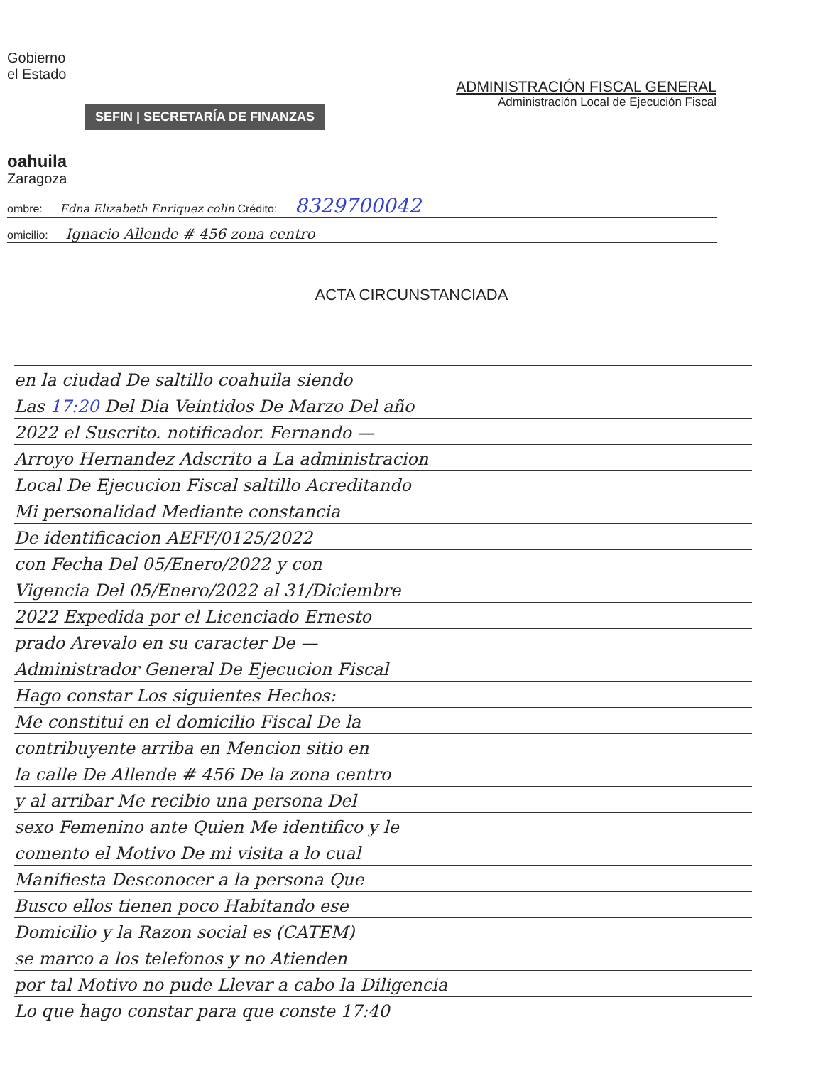Gobierno
el Estado
SEFIN | SECRETARÍA DE FINANZAS
oahuila
Zaragoza
ADMINISTRACIÓN FISCAL GENERAL
Administración Local de Ejecución Fiscal
ombre: Edna Elizabeth Enriquez colin Crédito: 8329700042
omicilio: Ignacio Allende # 456 zona centro
ACTA CIRCUNSTANCIADA
en la ciudad De saltillo coahuila siendo
Las 17:20 Del Dia Veintidos De Marzo Del año
2022 el Suscrito. notificador. Fernando —
Arroyo Hernandez Adscrito a La administracion
Local De Ejecucion Fiscal saltillo Acreditando
Mi personalidad Mediante constancia
De identificacion AEFF/0125/2022
con Fecha Del 05/Enero/2022 y con
Vigencia Del 05/Enero/2022 al 31/Diciembre
2022 Expedida por el Licenciado Ernesto
prado Arevalo en su caracter De —
Administrador General De Ejecucion Fiscal
Hago constar Los siguientes Hechos:
Me constitui en el domicilio Fiscal De la
contribuyente arriba en Mencion sitio en
la calle De Allende # 456 De la zona centro
y al arribar Me recibio una persona Del
sexo Femenino ante Quien Me identifico y le
comento el Motivo De mi visita a lo cual
Manifiesta Desconocer a la persona Que
Busco ellos tienen poco Habitando ese
Domicilio y la Razon social es (CATEM)
se marco a los telefonos y no Atienden
por tal Motivo no pude Llevar a cabo la Diligencia
Lo que hago constar para que conste 17:40